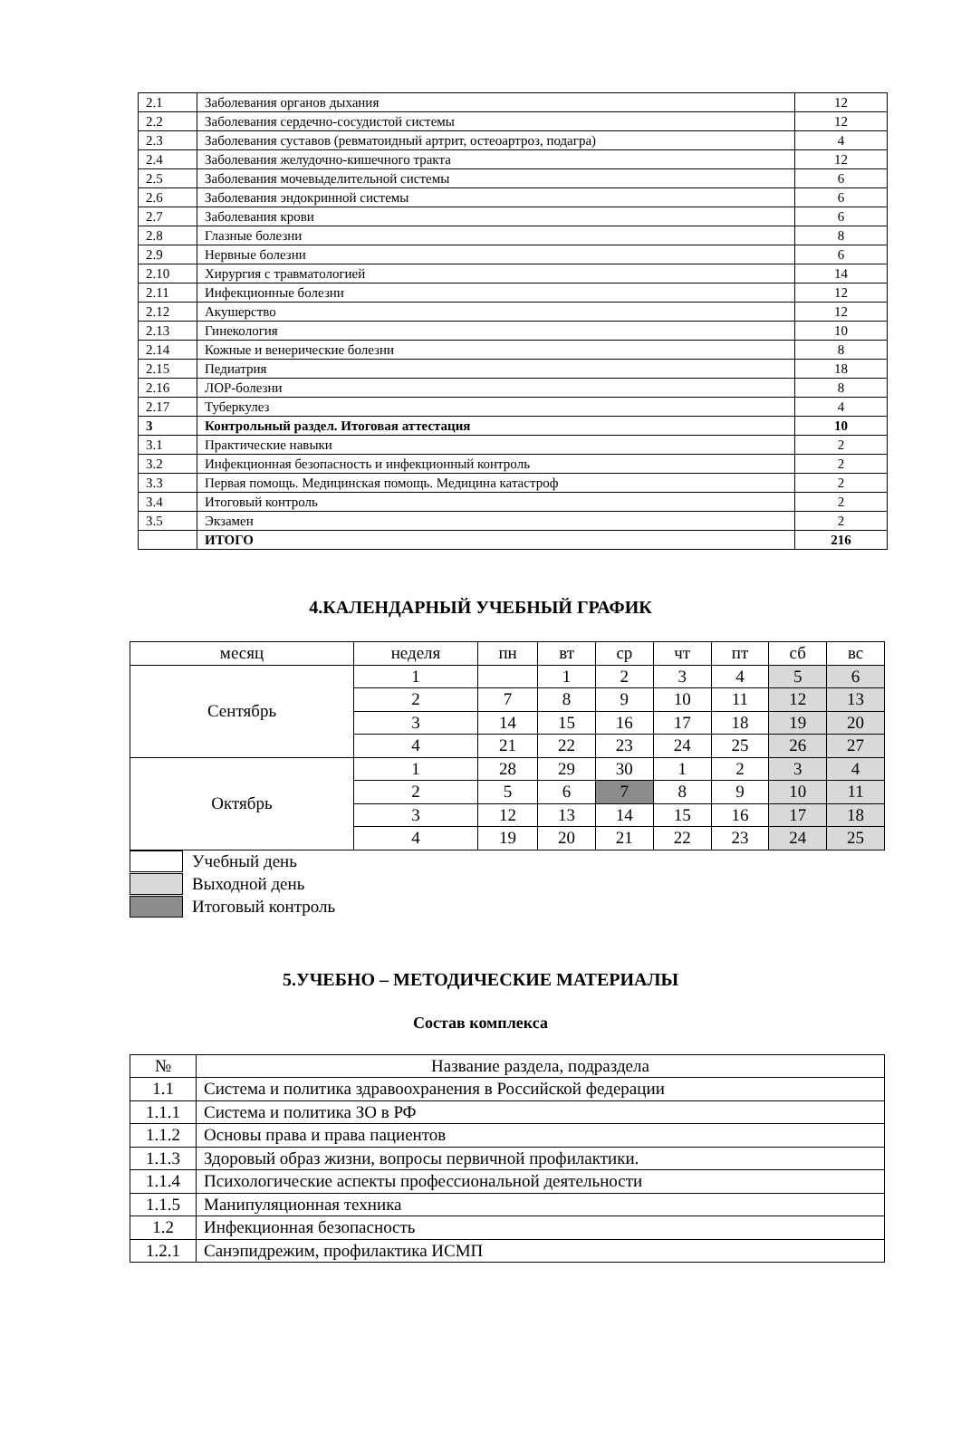| 2.1 | Заболевания органов дыхания | 12 |
| 2.2 | Заболевания сердечно-сосудистой системы | 12 |
| 2.3 | Заболевания суставов (ревматоидный артрит, остеоартроз, подагра) | 4 |
| 2.4 | Заболевания желудочно-кишечного тракта | 12 |
| 2.5 | Заболевания мочевыделительной системы | 6 |
| 2.6 | Заболевания эндокринной системы | 6 |
| 2.7 | Заболевания крови | 6 |
| 2.8 | Глазные болезни | 8 |
| 2.9 | Нервные болезни | 6 |
| 2.10 | Хирургия с травматологией | 14 |
| 2.11 | Инфекционные болезни | 12 |
| 2.12 | Акушерство | 12 |
| 2.13 | Гинекология | 10 |
| 2.14 | Кожные и венерические болезни | 8 |
| 2.15 | Педиатрия | 18 |
| 2.16 | ЛОР-болезни | 8 |
| 2.17 | Туберкулез | 4 |
| 3 | Контрольный раздел. Итоговая аттестация | 10 |
| 3.1 | Практические навыки | 2 |
| 3.2 | Инфекционная безопасность и инфекционный контроль | 2 |
| 3.3 | Первая помощь. Медицинская помощь. Медицина катастроф | 2 |
| 3.4 | Итоговый контроль | 2 |
| 3.5 | Экзамен | 2 |
| | ИТОГО | 216 |
4.КАЛЕНДАРНЫЙ УЧЕБНЫЙ ГРАФИК
| месяц | неделя | пн | вт | ср | чт | пт | сб | вс |
| --- | --- | --- | --- | --- | --- | --- | --- | --- |
| Сентябрь | 1 | | 1 | 2 | 3 | 4 | 5 | 6 |
| | 2 | 7 | 8 | 9 | 10 | 11 | 12 | 13 |
| | 3 | 14 | 15 | 16 | 17 | 18 | 19 | 20 |
| | 4 | 21 | 22 | 23 | 24 | 25 | 26 | 27 |
| Октябрь | 1 | 28 | 29 | 30 | 1 | 2 | 3 | 4 |
| | 2 | 5 | 6 | 7 | 8 | 9 | 10 | 11 |
| | 3 | 12 | 13 | 14 | 15 | 16 | 17 | 18 |
| | 4 | 19 | 20 | 21 | 22 | 23 | 24 | 25 |
Учебный день
Выходной день
Итоговый контроль
5.УЧЕБНО – МЕТОДИЧЕСКИЕ МАТЕРИАЛЫ
Состав комплекса
| № | Название раздела, подраздела |
| --- | --- |
| 1.1 | Система и политика здравоохранения в Российской федерации |
| 1.1.1 | Система и политика ЗО в РФ |
| 1.1.2 | Основы права и права пациентов |
| 1.1.3 | Здоровый образ жизни, вопросы первичной профилактики. |
| 1.1.4 | Психологические аспекты профессиональной деятельности |
| 1.1.5 | Манипуляционная техника |
| 1.2 | Инфекционная безопасность |
| 1.2.1 | Санэпидрежим, профилактика ИСМП |